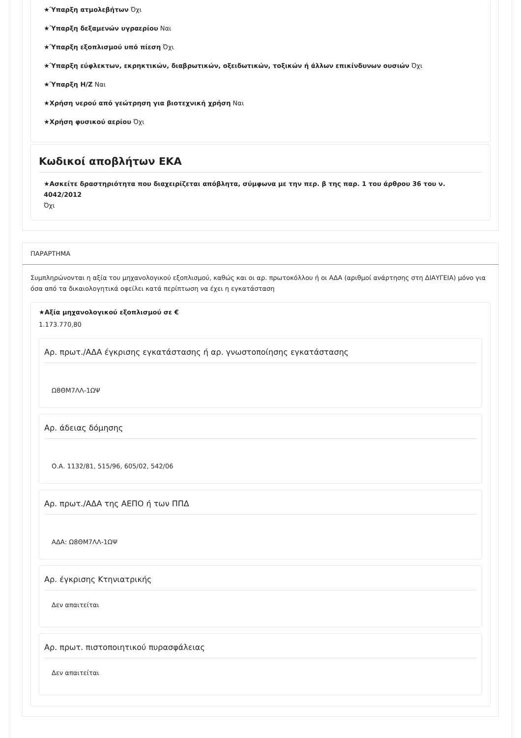★Ύπαρξη ατμολεβήτων Όχι
★Ύπαρξη δεξαμενών υγραερίου Ναι
★Ύπαρξη εξοπλισμού υπό πίεση Όχι
★Ύπαρξη εύφλεκτων, εκρηκτικών, διαβρωτικών, οξειδωτικών, τοξικών ή άλλων επικίνδυνων ουσιών Όχι
★Ύπαρξη Η/Ζ Ναι
★Χρήση νερού από γεώτρηση για βιοτεχνική χρήση Ναι
★Χρήση φυσικού αερίου Όχι
Κωδικοί αποβλήτων ΕΚΑ
★Ασκείτε δραστηριότητα που διαχειρίζεται απόβλητα, σύμφωνα με την περ. β της παρ. 1 του άρθρου 36 του ν. 4042/2012
Όχι
ΠΑΡΑΡΤΗΜΑ
Συμπληρώνονται η αξία του μηχανολογικού εξοπλισμού, καθώς και οι αρ. πρωτοκόλλου ή οι ΑΔΑ (αριθμοί ανάρτησης στη ΔΙΑΥΓΕΙΑ) μόνο για όσα από τα δικαιολογητικά οφείλει κατά περίπτωση να έχει η εγκατάσταση
★Αξία μηχανολογικού εξοπλισμού σε €
1.173.770,80
Αρ. πρωτ./ΑΔΑ έγκρισης εγκατάστασης ή αρ. γνωστοποίησης εγκατάστασης
Ω8ΘΜ7ΛΛ-1ΩΨ
Αρ. άδειας δόμησης
Ο.Α. 1132/81, 515/96, 605/02, 542/06
Αρ. πρωτ./ΑΔΑ της ΑΕΠΟ ή των ΠΠΔ
ΑΔΑ: Ω8ΘΜ7ΛΛ-1ΩΨ
Αρ. έγκρισης Κτηνιατρικής
Δεν απαιτείται
Αρ. πρωτ. πιστοποιητικού πυρασφάλειας
Δεν απαιτείται